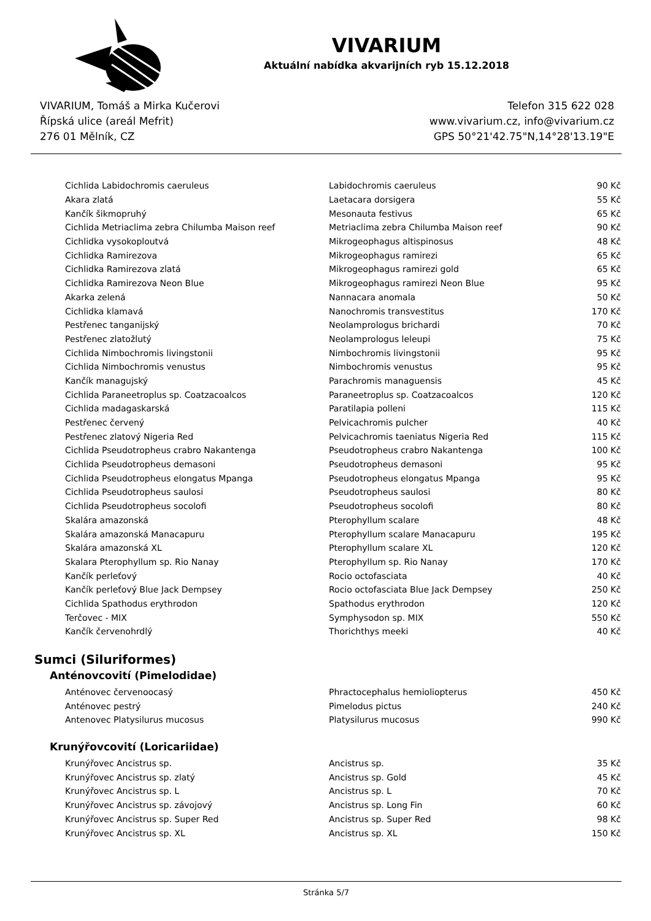VIVARIUM
Aktuální nabídka akvarijních ryb 15.12.2018
VIVARIUM, Tomáš a Mirka Kučerovi
Řípská ulice (areál Mefrit)
276 01 Mělník, CZ
Telefon 315 622 028
www.vivarium.cz, info@vivarium.cz
GPS 50°21'42.75"N,14°28'13.19"E
| Cichlida Labidochromis caeruleus | Labidochromis caeruleus | 90 Kč |
| Akara zlatá | Laetacara dorsigera | 55 Kč |
| Kančík šikmopruhý | Mesonauta festivus | 65 Kč |
| Cichlida Metriaclima zebra Chilumba Maison reef | Metriaclima zebra Chilumba Maison reef | 90 Kč |
| Cichlidka vysokoploutvá | Mikrogeophagus altispinosus | 48 Kč |
| Cichlidka Ramirezova | Mikrogeophagus ramirezi | 65 Kč |
| Cichlidka Ramirezova zlatá | Mikrogeophagus ramirezi gold | 65 Kč |
| Cichlidka Ramirezova Neon Blue | Mikrogeophagus ramirezi Neon Blue | 95 Kč |
| Akarka zelená | Nannacara anomala | 50 Kč |
| Cichlidka klamavá | Nanochromis transvestitus | 170 Kč |
| Pestřenec tanganijský | Neolamprologus brichardi | 70 Kč |
| Pestřenec zlatožlutý | Neolamprologus leleupi | 75 Kč |
| Cichlida Nimbochromis livingstonii | Nimbochromis livingstonii | 95 Kč |
| Cichlida Nimbochromis venustus | Nimbochromis venustus | 95 Kč |
| Kančík managujský | Parachromis managuensis | 45 Kč |
| Cichlida Paraneetroplus sp. Coatzacoalcos | Paraneetroplus sp. Coatzacoalcos | 120 Kč |
| Cichlida madagaskarská | Paratilapia polleni | 115 Kč |
| Pestřenec červený | Pelvicachromis pulcher | 40 Kč |
| Pestřenec zlatový Nigeria Red | Pelvicachromis taeniatus Nigeria Red | 115 Kč |
| Cichlida Pseudotropheus crabro Nakantenga | Pseudotropheus crabro Nakantenga | 100 Kč |
| Cichlida Pseudotropheus demasoni | Pseudotropheus demasoni | 95 Kč |
| Cichlida Pseudotropheus elongatus Mpanga | Pseudotropheus elongatus Mpanga | 95 Kč |
| Cichlida Pseudotropheus saulosi | Pseudotropheus saulosi | 80 Kč |
| Cichlida Pseudotropheus socolofi | Pseudotropheus socolofi | 80 Kč |
| Skalára amazonská | Pterophyllum scalare | 48 Kč |
| Skalára amazonská Manacapuru | Pterophyllum scalare Manacapuru | 195 Kč |
| Skalára amazonská XL | Pterophyllum scalare XL | 120 Kč |
| Skalara Pterophyllum sp. Rio Nanay | Pterophyllum sp. Rio Nanay | 170 Kč |
| Kančík perleťový | Rocio octofasciata | 40 Kč |
| Kančík perleťový Blue Jack Dempsey | Rocio octofasciata Blue Jack Dempsey | 250 Kč |
| Cichlida Spathodus erythrodon | Spathodus erythrodon | 120 Kč |
| Terčovec - MIX | Symphysodon sp. MIX | 550 Kč |
| Kančík červenohrdlý | Thorichthys meeki | 40 Kč |
Sumci (Siluriformes)
Anténovcovití (Pimelodidae)
| Anténovec červenoocasý | Phractocephalus hemioliopterus | 450 Kč |
| Anténovec pestrý | Pimelodus pictus | 240 Kč |
| Antenovec Platysilurus mucosus | Platysilurus mucosus | 990 Kč |
Krunýřovcovití (Loricariidae)
| Krunýřovec Ancistrus sp. | Ancistrus sp. | 35 Kč |
| Krunýřovec Ancistrus sp. zlatý | Ancistrus sp. Gold | 45 Kč |
| Krunýřovec Ancistrus sp. L | Ancistrus sp. L | 70 Kč |
| Krunýřovec Ancistrus sp. závojový | Ancistrus sp. Long Fin | 60 Kč |
| Krunýřovec Ancistrus sp. Super Red | Ancistrus sp. Super Red | 98 Kč |
| Krunýřovec Ancistrus sp. XL | Ancistrus sp. XL | 150 Kč |
Stránka 5/7